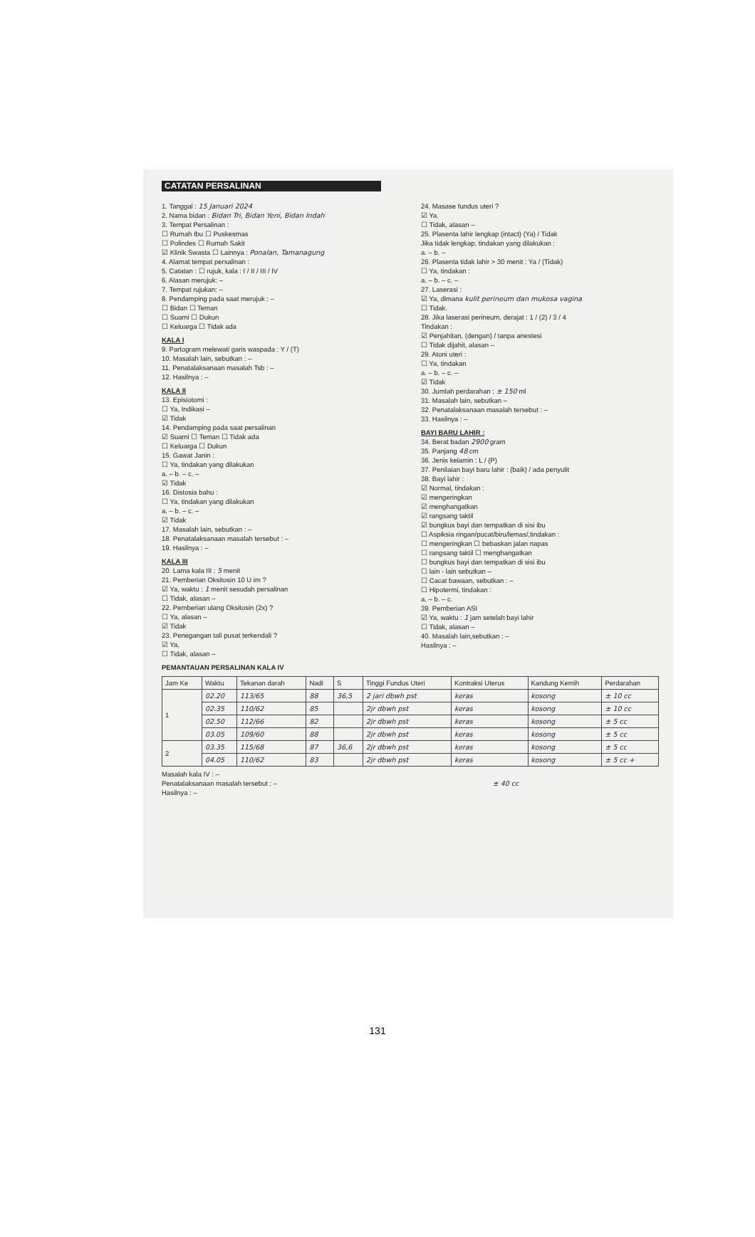CATATAN PERSALINAN
1. Tanggal : 15 Januari 2024
2. Nama bidan : Bidan Tri, Bidan Yeni, Bidan Indah
3. Tempat Persalinan :
☐ Rumah Ibu ☐ Puskesmas
☐ Polindes ☐ Rumah Sakit
☑ Klinik Swasta ☐ Lainnya : Ponalan, Tamanagung
4. Alamat tempat persalinan :
5. Catatan : ☐ rujuk, kala : I / II / III / IV
6. Alasan merujuk: –
7. Tempat rujukan: –
8. Pendamping pada saat merujuk : –
☐ Bidan ☐ Teman
☐ Suami ☐ Dukun
☐ Keluarga ☐ Tidak ada
KALA I
9. Partogram melewati garis waspada : Y / (T)
10. Masalah lain, sebutkan : –
11. Penatalaksanaan masalah Tsb : –
12. Hasilnya : –
KALA II
13. Episiotomi :
☐ Ya, Indikasi –
☑ Tidak
14. Pendamping pada saat persalinan
☑ Suami ☐ Teman ☐ Tidak ada
☐ Keluarga ☐ Dukun
15. Gawat Janin :
☐ Ya, tindakan yang dilakukan
a. – b. – c. –
☑ Tidak
16. Distosia bahu :
☐ Ya, tindakan yang dilakukan
a. – b. – c. –
☑ Tidak
17. Masalah lain, sebutkan : –
18. Penatalaksanaan masalah tersebut : –
19. Hasilnya : –
KALA III
20. Lama kala III : 5 menit
21. Pemberian Oksitosin 10 U im ?
☑ Ya, waktu : 1 menit sesudah persalinan
☐ Tidak, alasan –
22. Pemberian ulang Oksitosin (2x) ?
☐ Ya, alasan –
☑ Tidak
23. Penegangan tali pusat terkendali ?
☑ Ya,
☐ Tidak, alasan –
24. Masase fundus uteri ?
☑ Ya.
☐ Tidak, alasan –
25. Plasenta lahir lengkap (intact) (Ya) / Tidak
Jika tidak lengkap, tindakan yang dilakukan :
a. – b. –
26. Plasenta tidak lahir > 30 menit : Ya / (Tidak)
☐ Ya, tindakan :
a. – b. – c. –
27. Laserasi :
☑ Ya, dimana kulit perineum dan mukosa vagina
☐ Tidak.
28. Jika laserasi perineum, derajat : 1 / (2) / 3 / 4
Tindakan :
☑ Penjahitan, (dengan) / tanpa anestesi
☐ Tidak dijahit, alasan –
29. Atoni uteri :
☐ Ya, tindakan
a. – b. – c. –
☑ Tidak
30. Jumlah perdarahan : ± 150 ml
31. Masalah lain, sebutkan –
32. Penatalaksanaan masalah tersebut : –
33. Hasilnya : –
BAYI BARU LAHIR :
34. Berat badan 2900 gram
35. Panjang 48 cm
36. Jenis kelamin : L / (P)
37. Penilaian bayi baru lahir : (baik) / ada penyulit
38. Bayi lahir :
☑ Normal, tindakan :
☑ mengeringkan
☑ menghangatkan
☑ rangsang taktil
☑ bungkus bayi dan tempatkan di sisi ibu
☐ Aspiksia ringan/pucat/biru/lemas/,tindakan :
☐ mengeringkan ☐ bebaskan jalan napas
☐ rangsang taktil ☐ menghangatkan
☐ bungkus bayi dan tempatkan di sisi ibu
☐ lain - lain sebutkan –
☐ Cacat bawaan, sebutkan : –
☐ Hipotermi, tindakan :
a. – b. – c.
39. Pemberian ASI
☑ Ya, waktu : 1 jam setelah bayi lahir
☐ Tidak, alasan –
40. Masalah lain,sebutkan : –
Hasilnya : –
PEMANTAUAN PERSALINAN KALA IV
| Jam Ke | Waktu | Tekanan darah | Nadi | S | Tinggi Fundus Uteri | Kontraksi Uterus | Kandung Kemih | Perdarahan |
| --- | --- | --- | --- | --- | --- | --- | --- | --- |
| 1 | 02.20 | 113/65 | 88 | 36,5 | 2 jari dbwh pst | keras | kosong | ± 10 cc |
| | 02.35 | 110/62 | 85 | | 2jr dbwh pst | keras | kosong | ± 10 cc |
| | 02.50 | 112/66 | 82 | | 2jr dbwh pst | keras | kosong | ± 5 cc |
| | 03.05 | 109/60 | 88 | | 2jr dbwh pst | keras | kosong | ± 5 cc |
| 2 | 03.35 | 115/68 | 87 | 36,6 | 2jr dbwh pst | keras | kosong | ± 5 cc |
| | 04.05 | 110/62 | 83 | | 2jr dbwh pst | keras | kosong | ± 5 cc + |
Masalah kala IV : –
Penatalaksanaan masalah tersebut : – ± 40 cc
Hasilnya : –
131